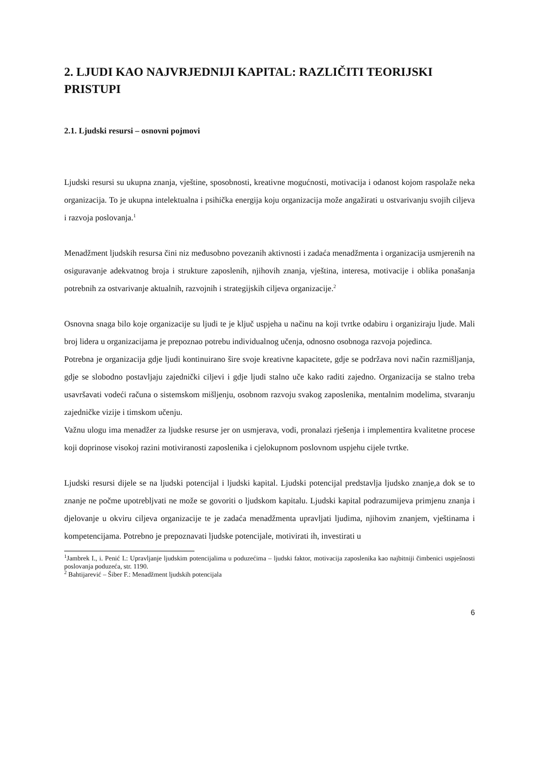2. LJUDI KAO NAJVRJEDNIJI KAPITAL: RAZLIČITI TEORIJSKI PRISTUPI
2.1. Ljudski resursi – osnovni pojmovi
Ljudski resursi su ukupna znanja, vještine, sposobnosti, kreativne mogućnosti, motivacija i odanost kojom raspolaže neka organizacija. To je ukupna intelektualna i psihička energija koju organizacija može angažirati u ostvarivanju svojih ciljeva i razvoja poslovanja.<sup>1</sup>
Menadžment ljudskih resursa čini niz međusobno povezanih aktivnosti i zadaća menadžmenta i organizacija usmjerenih na osiguravanje adekvatnog broja i strukture zaposlenih, njihovih znanja, vještina, interesa, motivacije i oblika ponašanja potrebnih za ostvarivanje aktualnih, razvojnih i strategijskih ciljeva organizacije.<sup>2</sup>
Osnovna snaga bilo koje organizacije su ljudi te je ključ uspjeha u načinu na koji tvrtke odabiru i organiziraju ljude. Mali broj lidera u organizacijama je prepoznao potrebu individualnog učenja, odnosno osobnoga razvoja pojedinca.
Potrebna je organizacija gdje ljudi kontinuirano šire svoje kreativne kapacitete, gdje se podržava novi način razmišljanja, gdje se slobodno postavljaju zajednički ciljevi i gdje ljudi stalno uče kako raditi zajedno. Organizacija se stalno treba usavršavati vodeći računa o sistemskom mišljenju, osobnom razvoju svakog zaposlenika, mentalnim modelima, stvaranju zajedničke vizije i timskom učenju.
Važnu ulogu ima menadžer za ljudske resurse jer on usmjerava, vodi, pronalazi rješenja i implementira kvalitetne procese koji doprinose visokoj razini motiviranosti zaposlenika i cjelokupnom poslovnom uspjehu cijele tvrtke.
Ljudski resursi dijele se na ljudski potencijal i ljudski kapital. Ljudski potencijal predstavlja ljudsko znanje,a dok se to znanje ne počme upotrebljvati ne može se govoriti o ljudskom kapitalu. Ljudski kapital podrazumijeva primjenu znanja i djelovanje u okviru ciljeva organizacije te je zadaća menadžmenta upravljati ljudima, njihovim znanjem, vještinama i kompetencijama. Potrebno je prepoznavati ljudske potencijale, motivirati ih, investirati u
<sup>1</sup> Jambrek I., i. Penić I.: Upravljanje ljudskim potencijalima u poduzećima – ljudski faktor, motivacija zaposlenika kao najbitniji čimbenici uspješnosti poslovanja poduzeća, str. 1190.
<sup>2</sup> Bahtijarević – Šiber F.: Menadžment ljudskih potencijala
6